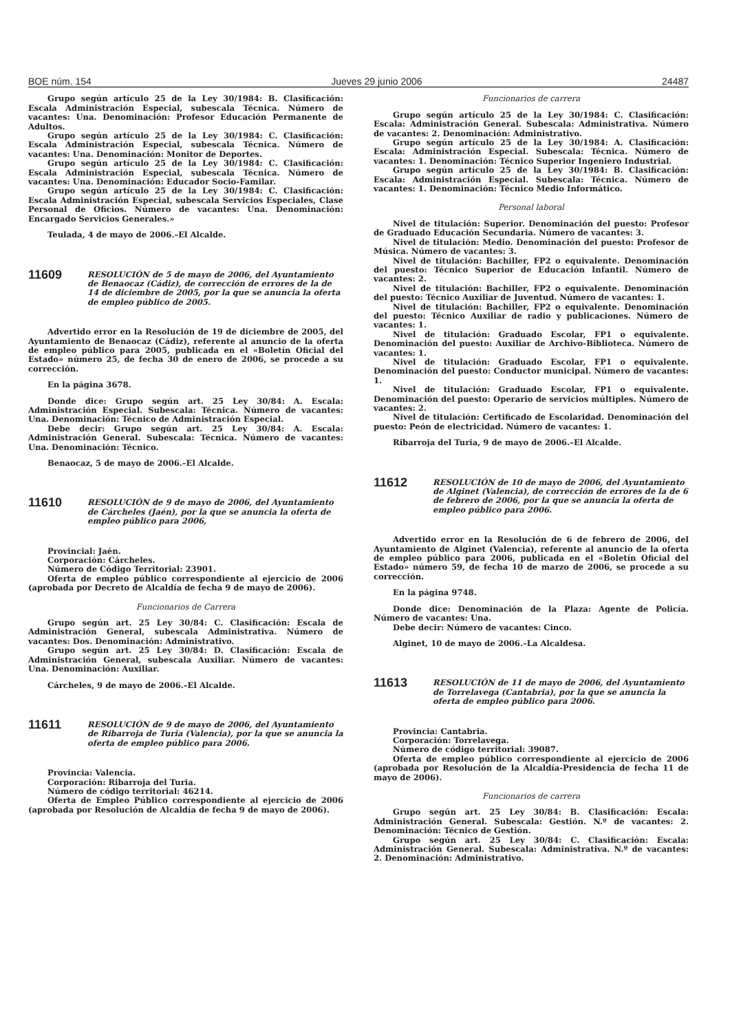BOE núm. 154 Jueves 29 junio 2006 24487
Grupo según artículo 25 de la Ley 30/1984: B. Clasificación: Escala Administración Especial, subescala Técnica. Número de vacantes: Una. Denominación: Profesor Educación Permanente de Adultos.
Grupo según artículo 25 de la Ley 30/1984: C. Clasificación: Escala Administración Especial, subescala Técnica. Número de vacantes: Una. Denominación: Monitor de Deportes.
Grupo según artículo 25 de la Ley 30/1984: C. Clasificación: Escala Administración Especial, subescala Técnica. Número de vacantes: Una. Denominación: Educador Socio-Familar.
Grupo según artículo 25 de la Ley 30/1984: C. Clasificación: Escala Administración Especial, subescala Servicios Especiales, Clase Personal de Oficios. Número de vacantes: Una. Denominación: Encargado Servicios Generales.»
Teulada, 4 de mayo de 2006.–El Alcalde.
11609
RESOLUCIÓN de 5 de mayo de 2006, del Ayuntamiento de Benaocaz (Cádiz), de corrección de errores de la de 14 de diciembre de 2005, por la que se anuncia la oferta de empleo público de 2005.
Advertido error en la Resolución de 19 de diciembre de 2005, del Ayuntamiento de Benaocaz (Cádiz), referente al anuncio de la oferta de empleo público para 2005, publicada en el «Boletín Oficial del Estado» número 25, de fecha 30 de enero de 2006, se procede a su corrección.
En la página 3678.
Donde dice: Grupo según art. 25 Ley 30/84: A. Escala: Administración Especial. Subescala: Técnica. Número de vacantes: Una. Denominación: Técnico de Administración Especial.
Debe decir: Grupo según art. 25 Ley 30/84: A. Escala: Administración General. Subescala: Técnica. Número de vacantes: Una. Denominación: Técnico.
Benaocaz, 5 de mayo de 2006.–El Alcalde.
11610
RESOLUCIÓN de 9 de mayo de 2006, del Ayuntamiento de Cárcheles (Jaén), por la que se anuncia la oferta de empleo público para 2006,
Provincial: Jaén.
Corporación: Cárcheles.
Número de Código Territorial: 23901.
Oferta de empleo público correspondiente al ejercicio de 2006 (aprobada por Decreto de Alcaldía de fecha 9 de mayo de 2006).
Funcionarios de Carrera
Grupo según art. 25 Ley 30/84: C. Clasificación: Escala de Administración General, subescala Administrativa. Número de vacantes: Dos. Denominación: Administrativo.
Grupo según art. 25 Ley 30/84: D. Clasificación: Escala de Administración General, subescala Auxiliar. Número de vacantes: Una. Denominación: Auxiliar.
Cárcheles, 9 de mayo de 2006.–El Alcalde.
11611
RESOLUCIÓN de 9 de mayo de 2006, del Ayuntamiento de Ribarroja de Turia (Valencia), por la que se anuncia la oferta de empleo público para 2006.
Provincia: Valencia.
Corporación: Ribarroja del Turia.
Número de código territorial: 46214.
Oferta de Empleo Público correspondiente al ejercicio de 2006 (aprobada por Resolución de Alcaldía de fecha 9 de mayo de 2006).
Funcionarios de carrera
Grupo según artículo 25 de la Ley 30/1984: C. Clasificación: Escala: Administración General. Subescala: Administrativa. Número de vacantes: 2. Denominación: Administrativo.
Grupo según artículo 25 de la Ley 30/1984: A. Clasificación: Escala: Administración Especial. Subescala: Técnica. Número de vacantes: 1. Denominación: Técnico Superior Ingeniero Industrial.
Grupo según artículo 25 de la Ley 30/1984: B. Clasificación: Escala: Administración Especial. Subescala: Técnica. Número de vacantes: 1. Denominación: Técnico Medio Informático.
Personal laboral
Nivel de titulación: Superior. Denominación del puesto: Profesor de Graduado Educación Secundaria. Número de vacantes: 3.
Nivel de titulación: Medio. Denominación del puesto: Profesor de Música. Número de vacantes: 3.
Nivel de titulación: Bachiller, FP2 o equivalente. Denominación del puesto: Técnico Superior de Educación Infantil. Número de vacantes: 2.
Nivel de titulación: Bachiller, FP2 o equivalente. Denominación del puesto: Técnico Auxiliar de Juventud. Número de vacantes: 1.
Nivel de titulación: Bachiller, FP2 o equivalente. Denominación del puesto: Técnico Auxiliar de radio y publicaciones. Número de vacantes: 1.
Nivel de titulación: Graduado Escolar, FP1 o equivalente. Denominación del puesto: Auxiliar de Archivo-Biblioteca. Número de vacantes: 1.
Nivel de titulación: Graduado Escolar, FP1 o equivalente. Denominación del puesto: Conductor municipal. Número de vacantes: 1.
Nivel de titulación: Graduado Escolar, FP1 o equivalente. Denominación del puesto: Operario de servicios múltiples. Número de vacantes: 2.
Nivel de titulación: Certificado de Escolaridad. Denominación del puesto: Peón de electricidad. Número de vacantes: 1.
Ribarroja del Turia, 9 de mayo de 2006.–El Alcalde.
11612
RESOLUCIÓN de 10 de mayo de 2006, del Ayuntamiento de Alginet (Valencia), de corrección de errores de la de 6 de febrero de 2006, por la que se anuncia la oferta de empleo público para 2006.
Advertido error en la Resolución de 6 de febrero de 2006, del Ayuntamiento de Alginet (Valencia), referente al anuncio de la oferta de empleo público para 2006, publicada en el «Boletín Oficial del Estado» número 59, de fecha 10 de marzo de 2006, se procede a su corrección.
En la página 9748.
Donde dice: Denominación de la Plaza: Agente de Policía. Número de vacantes: Una.
Debe decir: Número de vacantes: Cinco.
Alginet, 10 de mayo de 2006.–La Alcaldesa.
11613
RESOLUCIÓN de 11 de mayo de 2006, del Ayuntamiento de Torrelavega (Cantabria), por la que se anuncia la oferta de empleo público para 2006.
Provincia: Cantabria.
Corporación: Torrelavega.
Número de código territorial: 39087.
Oferta de empleo público correspondiente al ejercicio de 2006 (aprobada por Resolución de la Alcaldía-Presidencia de fecha 11 de mayo de 2006).
Funcionarios de carrera
Grupo según art. 25 Ley 30/84: B. Clasificación: Escala: Administración General. Subescala: Gestión. N.º de vacantes: 2. Denominación: Técnico de Gestión.
Grupo según art. 25 Ley 30/84: C. Clasificación: Escala: Administración General. Subescala: Administrativa. N.º de vacantes: 2. Denominación: Administrativo.